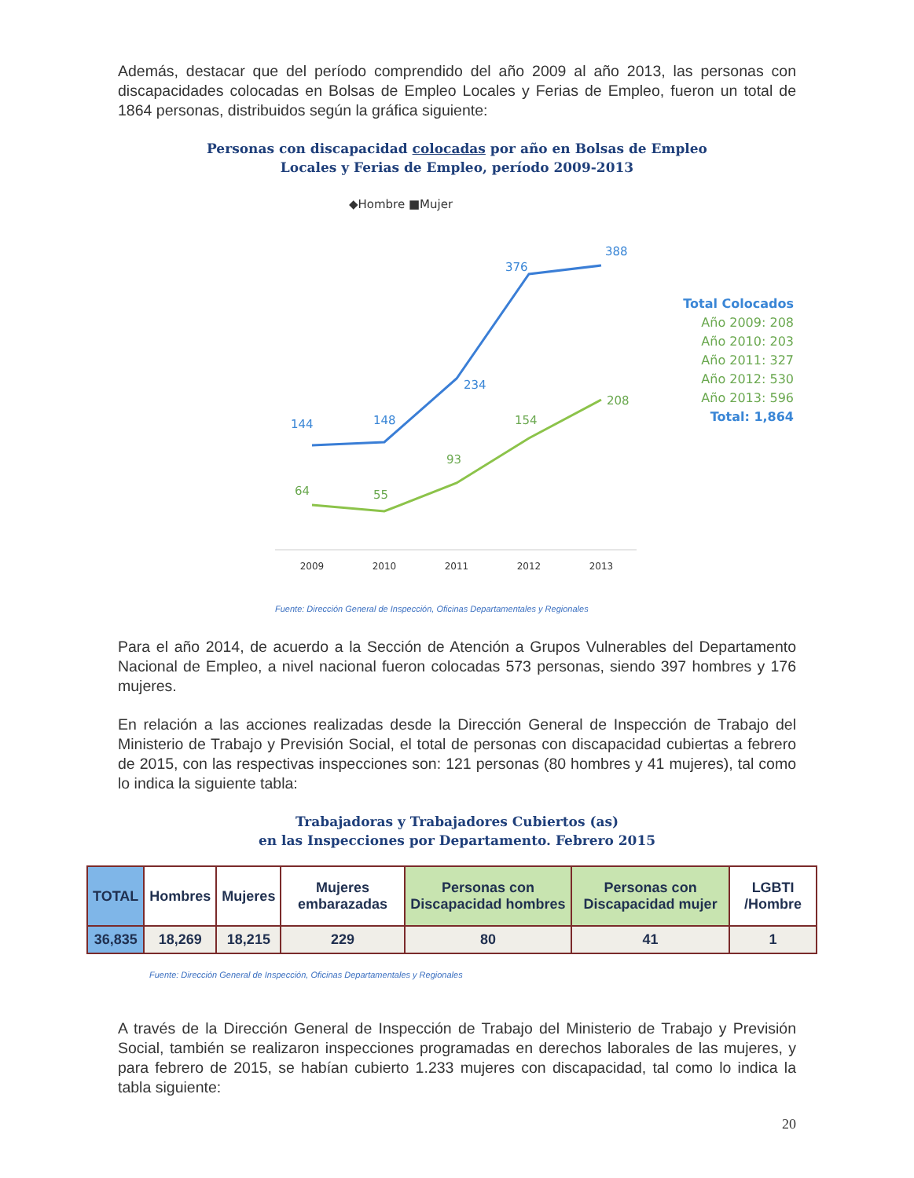Además, destacar que del período comprendido del año 2009 al año 2013, las personas con discapacidades colocadas en Bolsas de Empleo Locales y Ferias de Empleo, fueron un total de 1864 personas, distribuidos según la gráfica siguiente:
Personas con discapacidad colocadas por año en Bolsas de Empleo
Locales y Ferias de Empleo, período 2009-2013
◆Hombre ■Mujer
144
148
234
376
388
64
55
93
154
208
2009
2010
2011
2012
2013
Fuente: Dirección General de Inspección, Oficinas Departamentales y Regionales
Total Colocados
Año 2009: 208
Año 2010: 203
Año 2011: 327
Año 2012: 530
Año 2013: 596
Total: 1,864
Para el año 2014, de acuerdo a la Sección de Atención a Grupos Vulnerables del Departamento Nacional de Empleo, a nivel nacional fueron colocadas 573 personas, siendo 397 hombres y 176 mujeres.
En relación a las acciones realizadas desde la Dirección General de Inspección de Trabajo del Ministerio de Trabajo y Previsión Social, el total de personas con discapacidad cubiertas a febrero de 2015, con las respectivas inspecciones son: 121 personas (80 hombres y 41 mujeres), tal como lo indica la siguiente tabla:
Trabajadoras y Trabajadores Cubiertos (as)
en las Inspecciones por Departamento. Febrero 2015
| TOTAL | Hombres | Mujeres | Mujeres embarazadas | Personas con Discapacidad hombres | Personas con Discapacidad mujer | LGBTI /Hombre |
| --- | --- | --- | --- | --- | --- | --- |
| 36,835 | 18,269 | 18,215 | 229 | 80 | 41 | 1 |
Fuente: Dirección General de Inspección, Oficinas Departamentales y Regionales
A través de la Dirección General de Inspección de Trabajo del Ministerio de Trabajo y Previsión Social, también se realizaron inspecciones programadas en derechos laborales de las mujeres, y para febrero de 2015, se habían cubierto 1.233 mujeres con discapacidad, tal como lo indica la tabla siguiente:
20